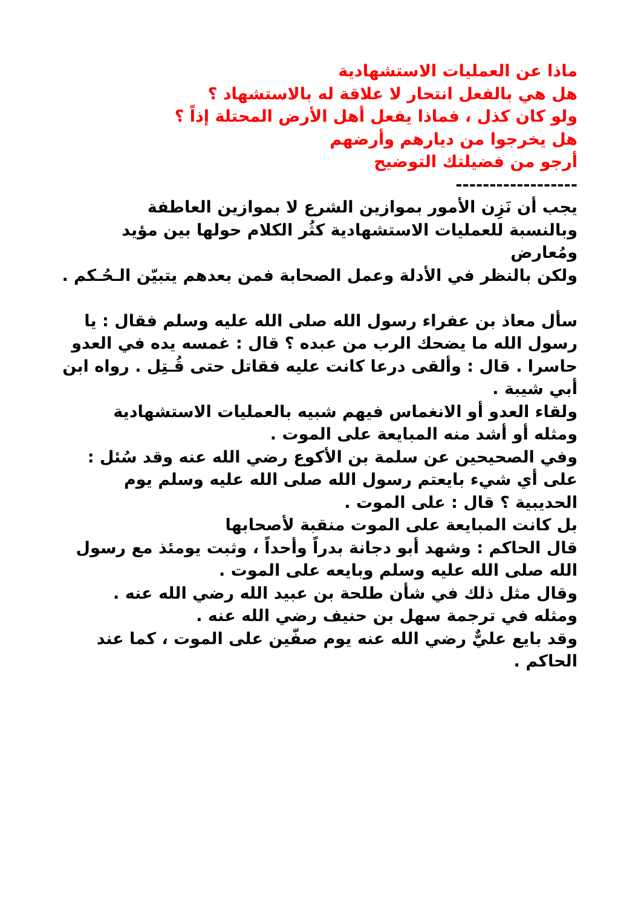ماذا عن العمليات الاستشهادية
هل هي بالفعل انتحار لا علاقة له بالاستشهاد ؟
ولو كان كذل ، فماذا يفعل أهل الأرض المحتلة إذاً ؟
هل يخرجوا من ديارهم وأرضهم
أرجو من فضيلتك التوضيح
------------------
يجب أن نَزِن الأمور بموازين الشرع لا بموازين العاطفة
وبالنسبة للعمليات الاستشهادية كثُر الكلام حولها بين مؤيد ومُعارض
ولكن بالنظر في الأدلة وعمل الصحابة فمن بعدهم يتبيّن الـحُـكم .
سأل معاذ بن عفراء رسول الله صلى الله عليه وسلم فقال : يا رسول الله ما يضحك الرب من عبده ؟ قال : غمسه يده في العدو حاسرا . قال : وألقى درعا كانت عليه فقاتل حتى قُـتِل . رواه ابن أبي شيبة .
ولقاء العدو أو الانغماس فيهم شبيه بالعمليات الاستشهادية
ومثله أو أشد منه المبايعة على الموت .
وفي الصحيحين عن سلمة بن الأكوع رضي الله عنه وقد سُئل : على أي شيء بايعتم رسول الله صلى الله عليه وسلم يوم الحديبية ؟ قال : على الموت .
بل كانت المبايعة على الموت منقبة لأصحابها
قال الحاكم : وشهد أبو دجانة بدراً وأحداً ، وثبت يومئذ مع رسول الله صلى الله عليه وسلم وبايعه على الموت .
وقال مثل ذلك في شأن طلحة بن عبيد الله رضي الله عنه .
ومثله في ترجمة سهل بن حنيف رضي الله عنه .
وقد بايع عليٌّ رضي الله عنه يوم صفّين على الموت ، كما عند الحاكم .